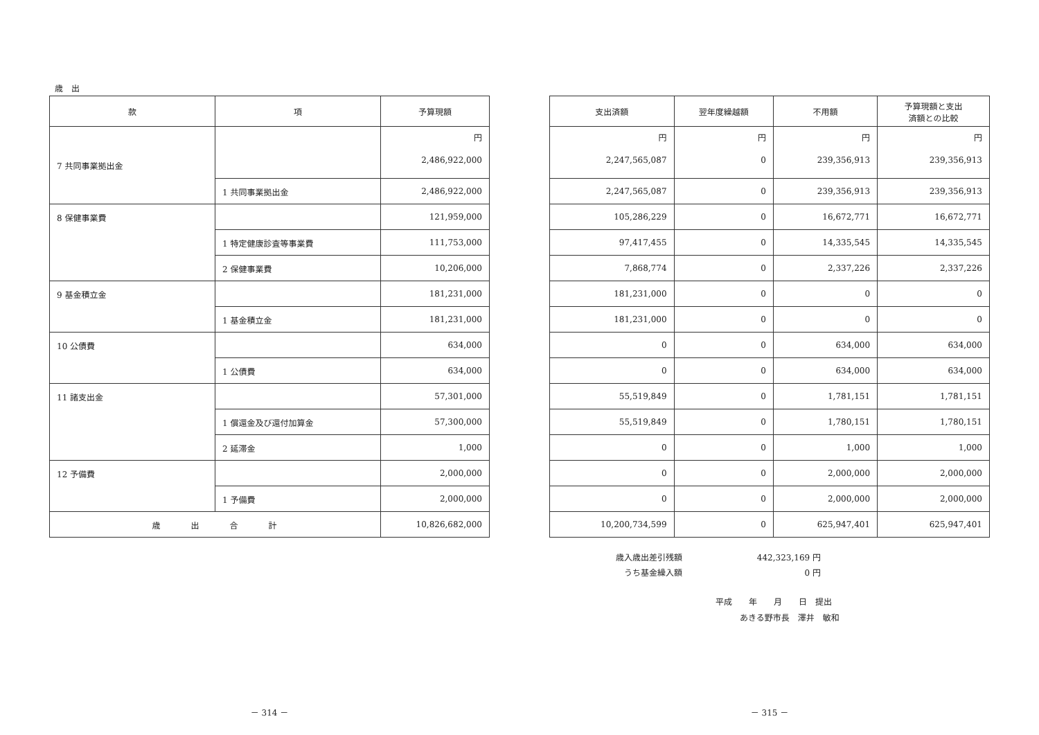歳　出
| 款 | 項 | 予算現額 |
| --- | --- | --- |
| 7 共同事業拠出金 | | 円 2,486,922,000 |
| | 1 共同事業拠出金 | 2,486,922,000 |
| 8 保健事業費 | | 121,959,000 |
| | 1 特定健康診査等事業費 | 111,753,000 |
| | 2 保健事業費 | 10,206,000 |
| 9 基金積立金 | | 181,231,000 |
| | 1 基金積立金 | 181,231,000 |
| 10 公債費 | | 634,000 |
| | 1 公債費 | 634,000 |
| 11 諸支出金 | | 57,301,000 |
| | 1 償還金及び還付加算金 | 57,300,000 |
| | 2 延滞金 | 1,000 |
| 12 予備費 | | 2,000,000 |
| | 1 予備費 | 2,000,000 |
| 歳 出 合 計 | | 10,826,682,000 |
－ 314 －
| 支出済額 | 翌年度繰越額 | 不用額 | 予算現額と支出 済額との比較 |
| --- | --- | --- | --- |
| 円 2,247,565,087 | 円 0 | 円 239,356,913 | 円 239,356,913 |
| 2,247,565,087 | 0 | 239,356,913 | 239,356,913 |
| 105,286,229 | 0 | 16,672,771 | 16,672,771 |
| 97,417,455 | 0 | 14,335,545 | 14,335,545 |
| 7,868,774 | 0 | 2,337,226 | 2,337,226 |
| 181,231,000 | 0 | 0 | 0 |
| 181,231,000 | 0 | 0 | 0 |
| 0 | 0 | 634,000 | 634,000 |
| 0 | 0 | 634,000 | 634,000 |
| 55,519,849 | 0 | 1,781,151 | 1,781,151 |
| 55,519,849 | 0 | 1,780,151 | 1,780,151 |
| 0 | 0 | 1,000 | 1,000 |
| 0 | 0 | 2,000,000 | 2,000,000 |
| 0 | 0 | 2,000,000 | 2,000,000 |
| 10,200,734,599 | 0 | 625,947,401 | 625,947,401 |
歳入歳出差引残額 442,323,169 円
うち基金繰入額 0 円
平成　　年　　月　　日　提出
あきる野市長　澤井　敏和
－ 315 －